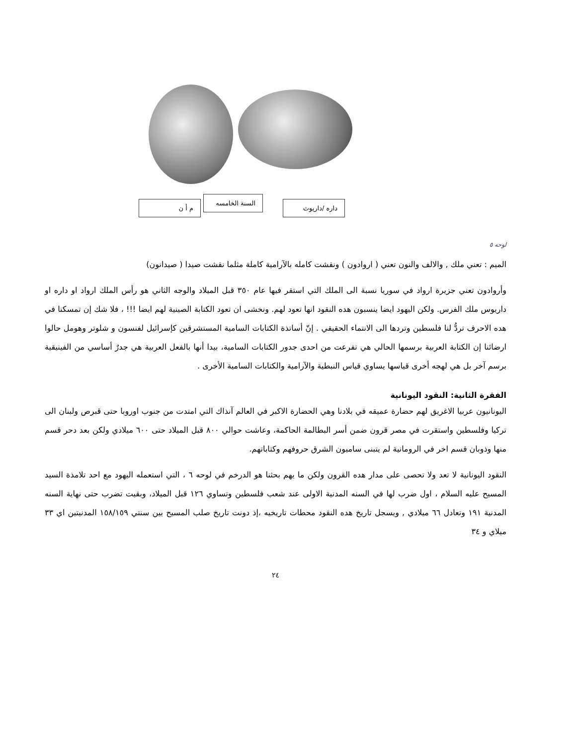م أ ن
السنة الخامسه
داره /داريوث
لوحه ٥
الميم : تعني ملك , والالف والنون تعني ( اروادون ) ونقشت كامله بالآرامية كاملة مثلما نقشت صيدا ( صيدانون)
وأروادون تعني جزيرة ارواد في سوريا نسبة الى الملك التي استقر فيها عام ٣٥٠ قبل الميلاد والوجه الثاني هو رأس الملك ارواد او داره او داريوس ملك الفرس. ولكن اليهود ايضا ينسبون هده النقود انها تعود لهم. ونخشى ان تعود الكتابة الصينية لهم ايضا !!! ، فلا شك إن تمسكنا في هده الاحرف تردُّ لنا فلسطين وتردها الى الانتماء الحقيقي . إنّ أساتذة الكتابات السامية المستشرقين كإسرائيل لفنسون و شلوتر وهومل حالوا ارضائنا إن الكتابة العربية برسمها الحالي هي تفرعت من احدى جدور الكتابات السامية، بيدا أنها بالفعل العربية هي جدرٌ أساسي من الفينيقية برسم آخر بل هي لهجه أخرى قياسها يساوي قياس النبطية والآرامية والكتابات السامية الأخرى .
الفقرة الثانية: النقود اليونانية
اليونانيون عربيا الاغريق لهم حضارة عميقه في بلادنا وهي الحضارة الاكبر في العالم آنذاك التي امتدت من جنوب اوروبا حتى قبرص ولبنان الى تركيا وفلسطين واستقرت في مصر قرون ضمن أسر البطالمة الحاكمة، وعاشت حوالي ٨٠٠ قبل الميلاد حتى ٦٠٠ ميلادي ولكن بعد دحر قسم منها وذوبان قسم اخر في الرومانية لم يتبنى ساميون الشرق حروفهم وكتاباتهم.
النقود اليونانية لا تعد ولا تحصى على مدار هده القرون ولكن ما يهم بحثنا هو الدرخم في لوحه ٦ ، التي استعمله اليهود مع احد تلامذة السيد المسيح عليه السلام ، اول ضرب لها في السنه المدنية الاولى عند شعب فلسطين وتساوي ١٢٦ قبل الميلاد، وبقيت تضرب حتى نهاية السنه المدنية ١٩١ وتعادل ٦٦ ميلادي , ويسجل تاريخ هده النقود محطات تاريخيه ،إذ دونت تاريخ صلب المسيح بين سنتي ١٥٨/١٥٩ المدنيتين اي ٣٣ ميلاي و ٣٤
٢٤